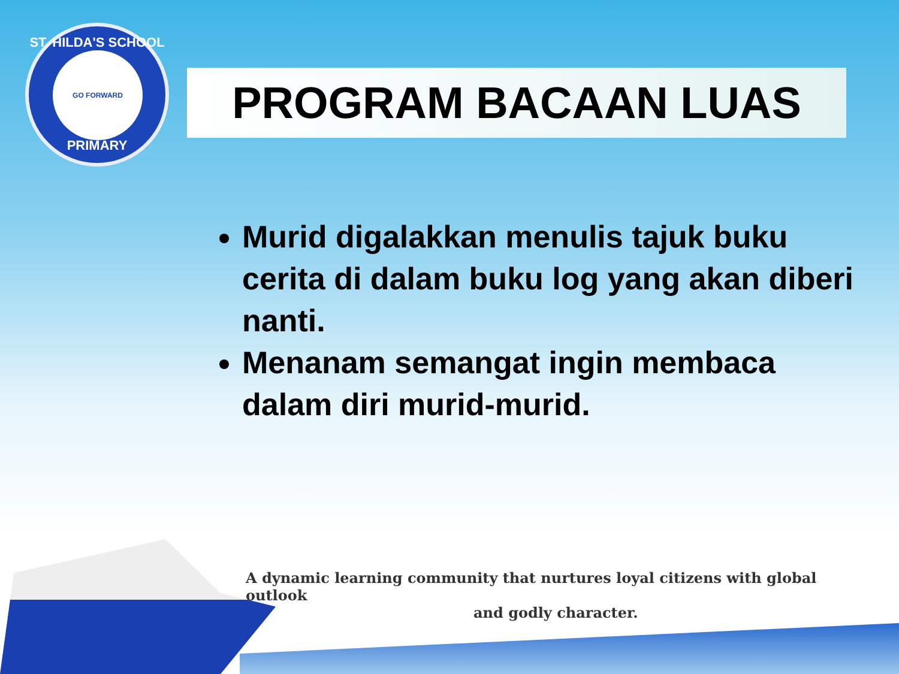ST. HILDA'S SCHOOL
GO FORWARD
PRIMARY
PROGRAM BACAAN LUAS
Murid digalakkan menulis tajuk buku cerita di dalam buku log yang akan diberi nanti.
Menanam semangat ingin membaca dalam diri murid-murid.
A dynamic learning community that nurtures loyal citizens with global outlook
and godly character.